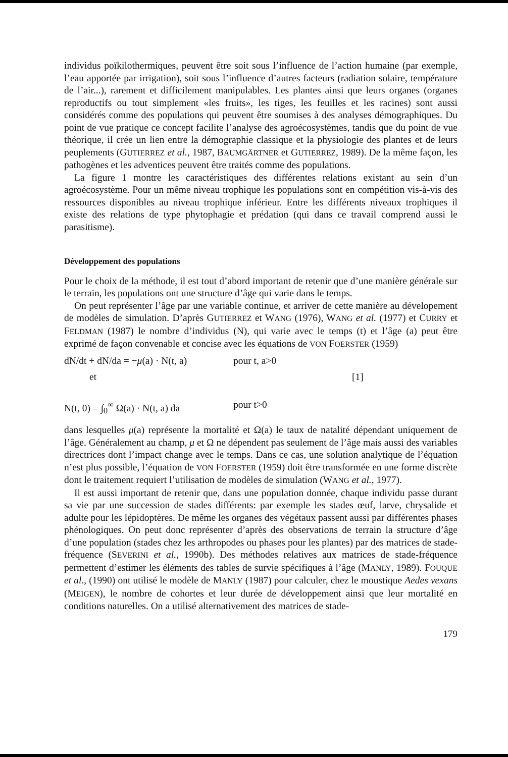individus poïkilothermiques, peuvent être soit sous l’influence de l’action humaine (par exemple, l’eau apportée par irrigation), soit sous l’influence d’autres facteurs (radiation solaire, température de l’air...), rarement et difficilement manipulables. Les plantes ainsi que leurs organes (organes reproductifs ou tout simplement «les fruits», les tiges, les feuilles et les racines) sont aussi considérés comme des populations qui peuvent être soumises à des analyses démographiques. Du point de vue pratique ce concept facilite l’analyse des agroécosystèmes, tandis que du point de vue théorique, il crée un lien entre la démographie classique et la physiologie des plantes et de leurs peuplements (GUTIERREZ et al., 1987, BAUMGÄRTNER et GUTIERREZ, 1989). De la même façon, les pathogènes et les adventices peuvent être traités comme des populations.
La figure 1 montre les caractéristiques des différentes relations existant au sein d’un agroécosystème. Pour un même niveau trophique les populations sont en compétition vis-à-vis des ressources disponibles au niveau trophique inférieur. Entre les différents niveaux trophiques il existe des relations de type phytophagie et prédation (qui dans ce travail comprend aussi le parasitisme).
Développement des populations
Pour le choix de la méthode, il est tout d’abord important de retenir que d’une manière générale sur le terrain, les populations ont une structure d’âge qui varie dans le temps.
On peut représenter l’âge par une variable continue, et arriver de cette manière au dévelopement de modèles de simulation. D’après GUTIERREZ et WANG (1976), WANG et al. (1977) et CURRY et FELDMAN (1987) le nombre d’individus (N), qui varie avec le temps (t) et l’âge (a) peut être exprimé de façon convenable et concise avec les équations de VON FOERSTER (1959)
dN/dt + dN/da = −μ(a) · N(t, a) pour t, a>0
et [1]
N(t, 0) = ∫<sub>0</sub><sup>∞</sup> Ω(a) · N(t, a) da pour t>0
dans lesquelles μ(a) représente la mortalité et Ω(a) le taux de natalité dépendant uniquement de l’âge. Généralement au champ, μ et Ω ne dépendent pas seulement de l’âge mais aussi des variables directrices dont l’impact change avec le temps. Dans ce cas, une solution analytique de l’équation n’est plus possible, l’équation de VON FOERSTER (1959) doit être transformée en une forme discrète dont le traitement requiert l’utilisation de modèles de simulation (WANG et al., 1977).
Il est aussi important de retenir que, dans une population donnée, chaque individu passe durant sa vie par une succession de stades différents: par exemple les stades œuf, larve, chrysalide et adulte pour les lépidoptères. De même les organes des végétaux passent aussi par différentes phases phénologiques. On peut donc représenter d’après des observations de terrain la structure d’âge d’une population (stades chez les arthropodes ou phases pour les plantes) par des matrices de stade-fréquence (SEVERINI et al., 1990b). Des méthodes relatives aux matrices de stade-fréquence permettent d’estimer les éléments des tables de survie spécifiques à l’âge (MANLY, 1989). FOUQUE et al., (1990) ont utilisé le modèle de MANLY (1987) pour calculer, chez le moustique Aedes vexans (MEIGEN), le nombre de cohortes et leur durée de développement ainsi que leur mortalité en conditions naturelles. On a utilisé alternativement des matrices de stade-
179